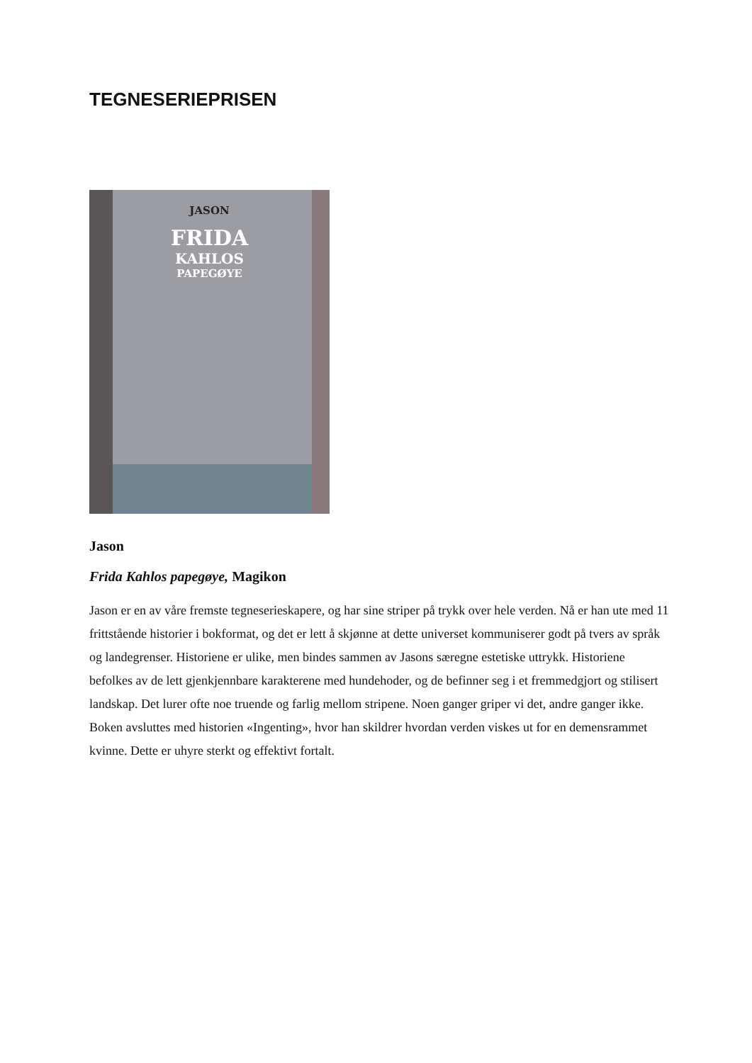TEGNESERIEPRISEN
JASON
FRIDA
KAHLOS
PAPEGØYE
Jason
Frida Kahlos papegøye, Magikon
Jason er en av våre fremste tegneserieskapere, og har sine striper på trykk over hele verden. Nå er han ute med 11 frittstående historier i bokformat, og det er lett å skjønne at dette universet kommuniserer godt på tvers av språk og landegrenser. Historiene er ulike, men bindes sammen av Jasons særegne estetiske uttrykk. Historiene befolkes av de lett gjenkjennbare karakterene med hundehoder, og de befinner seg i et fremmedgjort og stilisert landskap. Det lurer ofte noe truende og farlig mellom stripene. Noen ganger griper vi det, andre ganger ikke. Boken avsluttes med historien «Ingenting», hvor han skildrer hvordan verden viskes ut for en demensrammet kvinne. Dette er uhyre sterkt og effektivt fortalt.